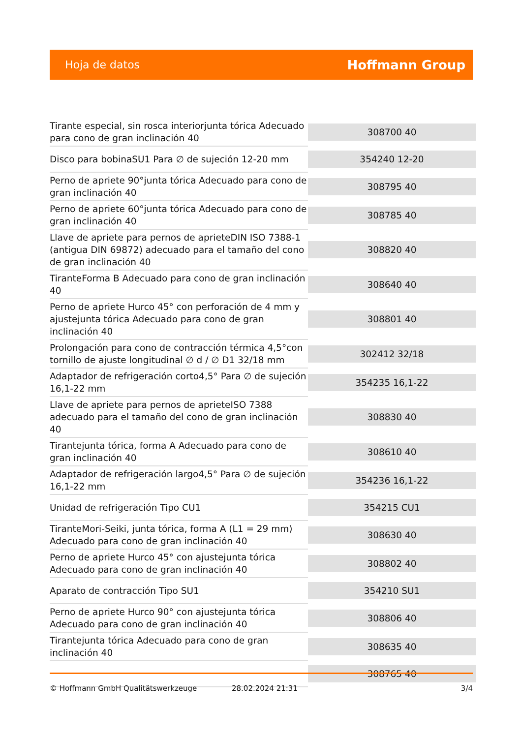Hoja de datos Hoffmann Group
| Tirante especial, sin rosca interiorjunta tórica Adecuado para cono de gran inclinación 40 | 308700 40 |
| Disco para bobinaSU1 Para ∅ de sujeción 12-20 mm | 354240 12-20 |
| Perno de apriete 90°junta tórica Adecuado para cono de gran inclinación 40 | 308795 40 |
| Perno de apriete 60°junta tórica Adecuado para cono de gran inclinación 40 | 308785 40 |
| Llave de apriete para pernos de aprieteDIN ISO 7388-1 (antigua DIN 69872) adecuado para el tamaño del cono de gran inclinación 40 | 308820 40 |
| TiranteForma B Adecuado para cono de gran inclinación 40 | 308640 40 |
| Perno de apriete Hurco 45° con perforación de 4 mm y ajustejunta tórica Adecuado para cono de gran inclinación 40 | 308801 40 |
| Prolongación para cono de contracción térmica 4,5°con tornillo de ajuste longitudinal ∅ d / ∅ D1 32/18 mm | 302412 32/18 |
| Adaptador de refrigeración corto4,5° Para ∅ de sujeción 16,1-22 mm | 354235 16,1-22 |
| Llave de apriete para pernos de aprieteISO 7388 adecuado para el tamaño del cono de gran inclinación 40 | 308830 40 |
| Tirantejunta tórica, forma A Adecuado para cono de gran inclinación 40 | 308610 40 |
| Adaptador de refrigeración largo4,5° Para ∅ de sujeción 16,1-22 mm | 354236 16,1-22 |
| Unidad de refrigeración Tipo CU1 | 354215 CU1 |
| TiranteMori-Seiki, junta tórica, forma A (L1 = 29 mm) Adecuado para cono de gran inclinación 40 | 308630 40 |
| Perno de apriete Hurco 45° con ajustejunta tórica Adecuado para cono de gran inclinación 40 | 308802 40 |
| Aparato de contracción Tipo SU1 | 354210 SU1 |
| Perno de apriete Hurco 90° con ajustejunta tórica Adecuado para cono de gran inclinación 40 | 308806 40 |
| Tirantejunta tórica Adecuado para cono de gran inclinación 40 | 308635 40 |
| | 308765 40 |
© Hoffmann GmbH Qualitätswerkzeuge 28.02.2024 21:31 3/4